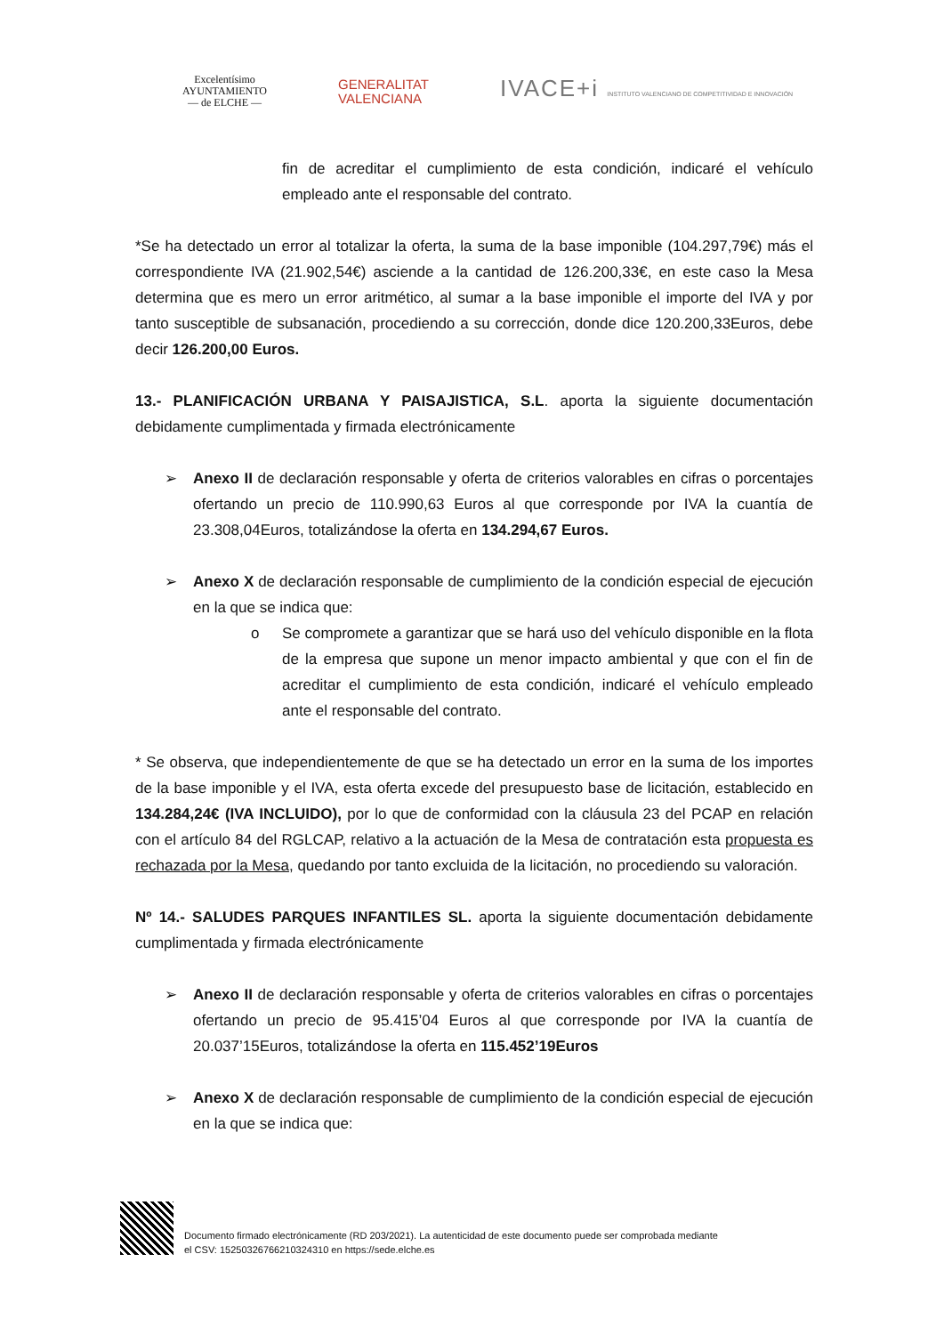Excelentísimo
AYUNTAMIENTO
— de ELCHE —
GENERALITAT
VALENCIANA
IVACE+i INSTITUTO VALENCIANO DE COMPETITIVIDAD E INNOVACIÓN
fin de acreditar el cumplimiento de esta condición, indicaré el vehículo empleado ante el responsable del contrato.
*Se ha detectado un error al totalizar la oferta, la suma de la base imponible (104.297,79€) más el correspondiente IVA (21.902,54€) asciende a la cantidad de 126.200,33€, en este caso la Mesa determina que es mero un error aritmético, al sumar a la base imponible el importe del IVA y por tanto susceptible de subsanación, procediendo a su corrección, donde dice 120.200,33Euros, debe decir 126.200,00 Euros.
13.- PLANIFICACIÓN URBANA Y PAISAJISTICA, S.L. aporta la siguiente documentación debidamente cumplimentada y firmada electrónicamente
➢ Anexo II de declaración responsable y oferta de criterios valorables en cifras o porcentajes ofertando un precio de 110.990,63 Euros al que corresponde por IVA la cuantía de 23.308,04Euros, totalizándose la oferta en 134.294,67 Euros.
➢ Anexo X de declaración responsable de cumplimiento de la condición especial de ejecución en la que se indica que:
o Se compromete a garantizar que se hará uso del vehículo disponible en la flota de la empresa que supone un menor impacto ambiental y que con el fin de acreditar el cumplimiento de esta condición, indicaré el vehículo empleado ante el responsable del contrato.
* Se observa, que independientemente de que se ha detectado un error en la suma de los importes de la base imponible y el IVA, esta oferta excede del presupuesto base de licitación, establecido en 134.284,24€ (IVA INCLUIDO), por lo que de conformidad con la cláusula 23 del PCAP en relación con el artículo 84 del RGLCAP, relativo a la actuación de la Mesa de contratación esta propuesta es rechazada por la Mesa, quedando por tanto excluida de la licitación, no procediendo su valoración.
Nº 14.- SALUDES PARQUES INFANTILES SL. aporta la siguiente documentación debidamente cumplimentada y firmada electrónicamente
➢ Anexo II de declaración responsable y oferta de criterios valorables en cifras o porcentajes ofertando un precio de 95.415’04 Euros al que corresponde por IVA la cuantía de 20.037’15Euros, totalizándose la oferta en 115.452’19Euros
➢ Anexo X de declaración responsable de cumplimiento de la condición especial de ejecución en la que se indica que:
Documento firmado electrónicamente (RD 203/2021). La autenticidad de este documento puede ser comprobada mediante
el CSV: 15250326766210324310 en https://sede.elche.es